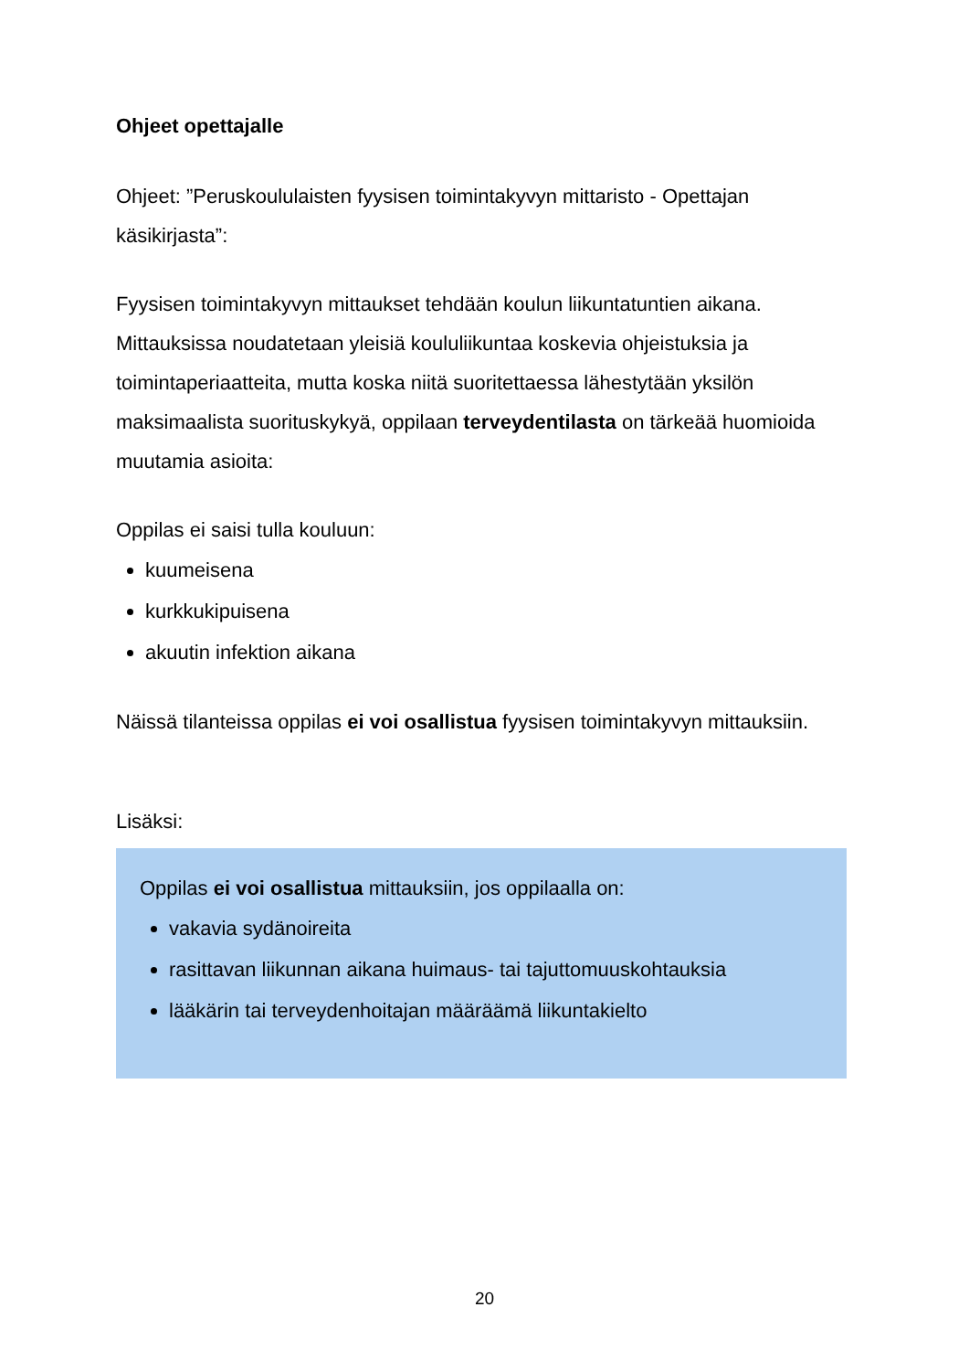Ohjeet opettajalle
Ohjeet: ”Peruskoululaisten fyysisen toimintakyvyn mittaristo - Opettajan käsikirjasta”:
Fyysisen toimintakyvyn mittaukset tehdään koulun liikuntatuntien aikana. Mittauksissa noudatetaan yleisiä koululiikuntaa koskevia ohjeistuksia ja toimintaperiaatteita, mutta koska niitä suoritettaessa lähestytään yksilön maksimaalista suorituskykyä, oppilaan terveydentilasta on tärkeää huomioida muutamia asioita:
Oppilas ei saisi tulla kouluun:
kuumeisena
kurkkukipuisena
akuutin infektion aikana
Näissä tilanteissa oppilas ei voi osallistua fyysisen toimintakyvyn mittauksiin.
Lisäksi:
Oppilas ei voi osallistua mittauksiin, jos oppilaalla on:
vakavia sydänoireita
rasittavan liikunnan aikana huimaus- tai tajuttomuuskohtauksia
lääkärin tai terveydenhoitajan määräämä liikuntakielto
20